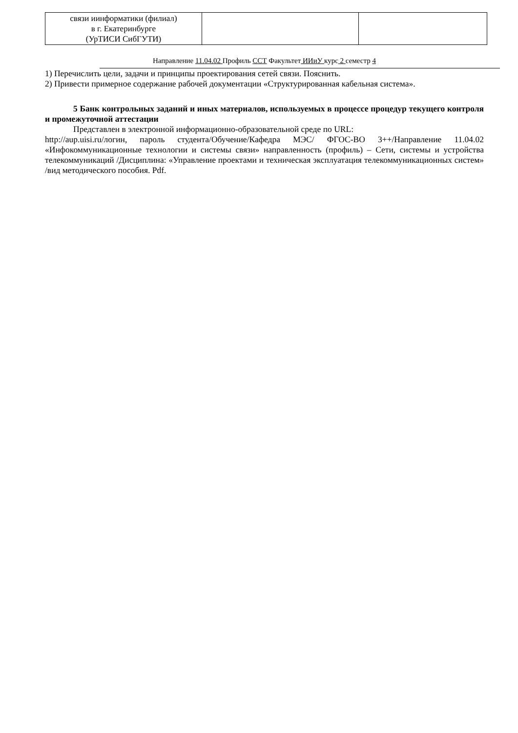| связи иинформатики (филиал) в г. Екатеринбурге (УрТИСИ СибГУТИ) | | |
Направление 11.04.02 Профиль ССТ Факультет ИИиУ курс 2 семестр 4
1) Перечислить цели, задачи и принципы проектирования сетей связи. Пояснить.
2) Привести примерное содержание рабочей документации «Структурированная кабельная система».
5 Банк контрольных заданий и иных материалов, используемых в процессе процедур текущего контроля и промежуточной аттестации
Представлен в электронной информационно-образовательной среде по URL:
http://aup.uisi.ru/логин, пароль студента/Обучение/Кафедра МЭС/ ФГОС-ВО 3++/Направление 11.04.02 «Инфокоммуникационные технологии и системы связи» направленность (профиль) – Сети, системы и устройства телекоммуникаций /Дисциплина: «Управление проектами и техническая эксплуатация телекоммуникационных систем» /вид методического пособия. Pdf.